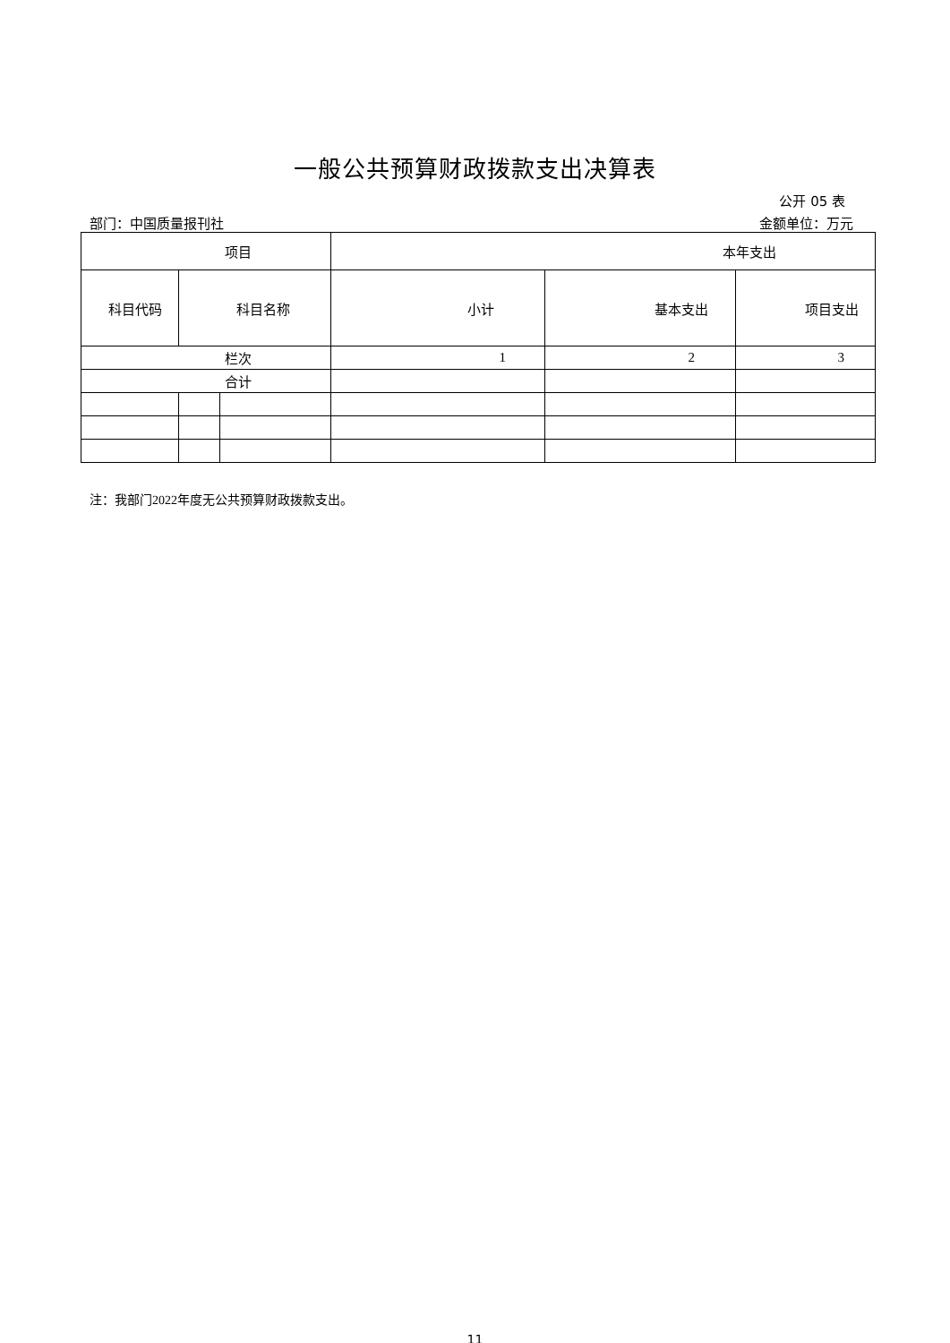一般公共预算财政拨款支出决算表
公开 05 表
部门：中国质量报刊社 金额单位：万元
| 项目 | | | 本年支出 | | |
| --- | --- | --- | --- | --- | --- |
| 科目代码 | 科目名称 | | 小计 | 基本支出 | 项目支出 |
| 栏次 | | | 1 | 2 | 3 |
| 合计 | | | | | |
注：我部门2022年度无公共预算财政拨款支出。
11